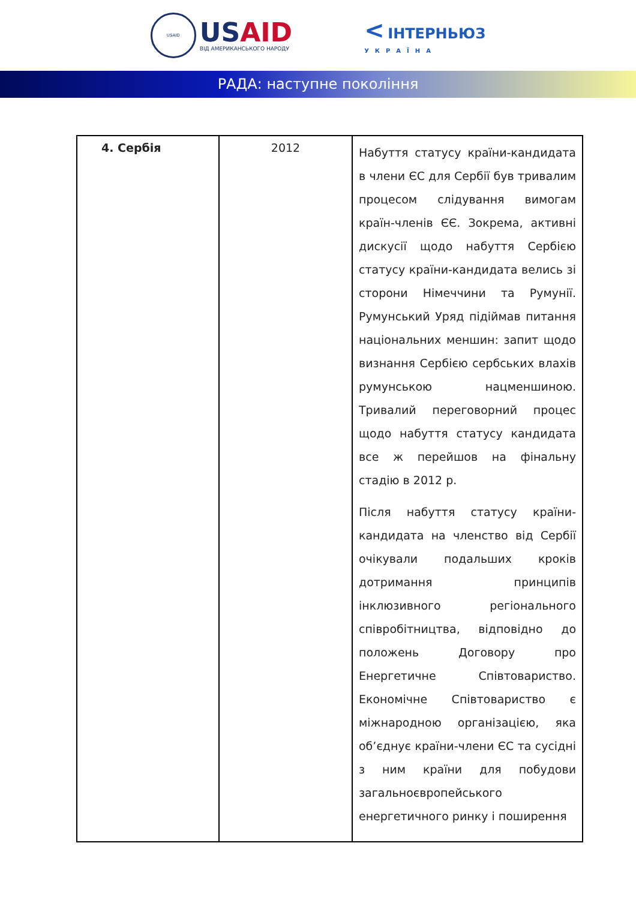USAID
USAID
ВІД АМЕРИКАНСЬКОГО НАРОДУ
< ІНТЕРНЬЮЗ
УКРАЇНА
РАДА: наступне покоління
| 4. Сербія | 2012 | Набуття статусу країни-кандидата в члени ЄС для Сербії був тривалим процесом слідування вимогам країн-членів ЄЄ. Зокрема, активні дискусії щодо набуття Сербією статусу країни-кандидата велись зі сторони Німеччини та Румунії. Румунський Уряд підіймав питання національних меншин: запит щодо визнання Сербією сербських влахів румунською нацменшиною. Тривалий переговорний процес щодо набуття статусу кандидата все ж перейшов на фінальну стадію в 2012 р. Після набуття статусу країни-кандидата на членство від Сербії очікували подальших кроків дотримання принципів інклюзивного регіонального співробітництва, відповідно до положень Договору про Енергетичне Співтовариство. Економічне Співтовариство є міжнародною організацією, яка об’єднує країни-члени ЄС та сусідні з ним країни для побудови загальноєвропейського енергетичного ринку і поширення |